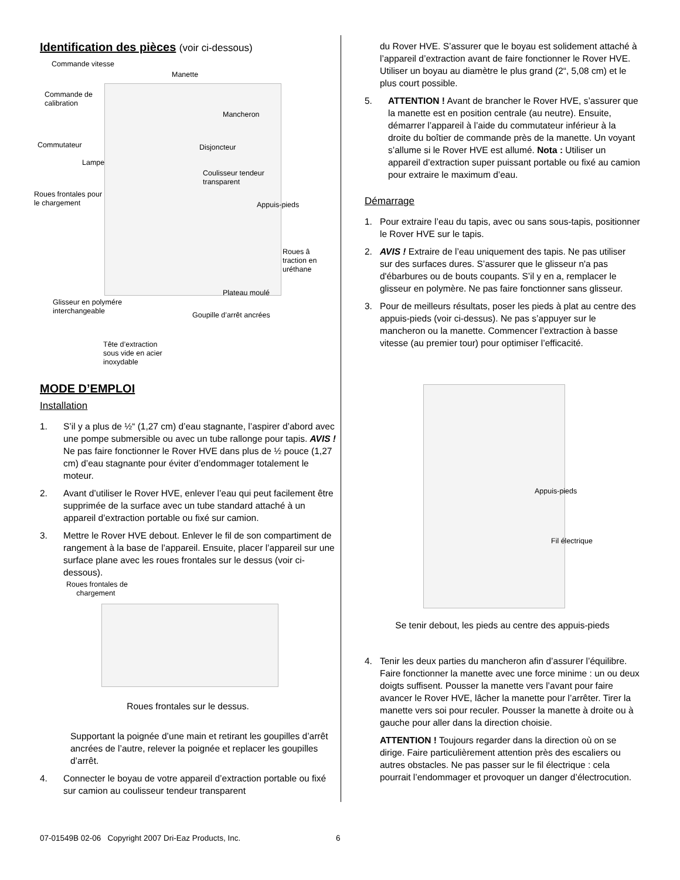Identification des pièces (voir ci-dessous)
Commande vitesse
Manette
Commande de
calibration
Mancheron
Commutateur Disjoncteur
Lampe
Coulisseur tendeur
transparent
Roues frontales pour
le chargement
Appuis-pieds
Roues â
traction en
uréthane
Plateau moulé
Glisseur en polymére
interchangeable
Goupille d’arrêt ancrées
Tête d’extraction
sous vide en acier
inoxydable
MODE D’EMPLOI
Installation
1. S’il y a plus de ½“ (1,27 cm) d’eau stagnante, l’aspirer d’abord avec une pompe submersible ou avec un tube rallonge pour tapis. AVIS ! Ne pas faire fonctionner le Rover HVE dans plus de ½ pouce (1,27 cm) d’eau stagnante pour éviter d’endommager totalement le moteur.
2. Avant d’utiliser le Rover HVE, enlever l’eau qui peut facilement être supprimée de la surface avec un tube standard attaché à un appareil d’extraction portable ou fixé sur camion.
3. Mettre le Rover HVE debout. Enlever le fil de son compartiment de rangement à la base de l’appareil. Ensuite, placer l’appareil sur une surface plane avec les roues frontales sur le dessus (voir ci-dessous).
Roues frontales de
chargement
Roues frontales sur le dessus.
Supportant la poignée d’une main et retirant les goupilles d’arrêt ancrées de l’autre, relever la poignée et replacer les goupilles d’arrêt.
4. Connecter le boyau de votre appareil d’extraction portable ou fixé sur camion au coulisseur tendeur transparent
du Rover HVE. S’assurer que le boyau est solidement attaché à l’appareil d’extraction avant de faire fonctionner le Rover HVE. Utiliser un boyau au diamètre le plus grand (2“, 5,08 cm) et le plus court possible.
5. ATTENTION ! Avant de brancher le Rover HVE, s’assurer que la manette est en position centrale (au neutre). Ensuite, démarrer l’appareil à l’aide du commutateur inférieur à la droite du boîtier de commande près de la manette. Un voyant s’allume si le Rover HVE est allumé. Nota : Utiliser un appareil d’extraction super puissant portable ou fixé au camion pour extraire le maximum d’eau.
Démarrage
1. Pour extraire l’eau du tapis, avec ou sans sous-tapis, positionner le Rover HVE sur le tapis.
2. AVIS ! Extraire de l’eau uniquement des tapis. Ne pas utiliser sur des surfaces dures. S’assurer que le glisseur n'a pas d'ébarbures ou de bouts coupants. S’il y en a, remplacer le glisseur en polymère. Ne pas faire fonctionner sans glisseur.
3. Pour de meilleurs résultats, poser les pieds à plat au centre des appuis-pieds (voir ci-dessus). Ne pas s’appuyer sur le mancheron ou la manette. Commencer l’extraction à basse vitesse (au premier tour) pour optimiser l’efficacité.
Appuis-pieds
Fil électrique
Se tenir debout, les pieds au centre des appuis-pieds
4. Tenir les deux parties du mancheron afin d’assurer l’équilibre. Faire fonctionner la manette avec une force minime : un ou deux doigts suffisent. Pousser la manette vers l’avant pour faire avancer le Rover HVE, lâcher la manette pour l’arrêter. Tirer la manette vers soi pour reculer. Pousser la manette à droite ou à gauche pour aller dans la direction choisie.
ATTENTION ! Toujours regarder dans la direction où on se dirige. Faire particulièrement attention près des escaliers ou autres obstacles. Ne pas passer sur le fil électrique : cela pourrait l’endommager et provoquer un danger d’électrocution.
07-01549B 02-06 Copyright 2007 Dri-Eaz Products, Inc.
6